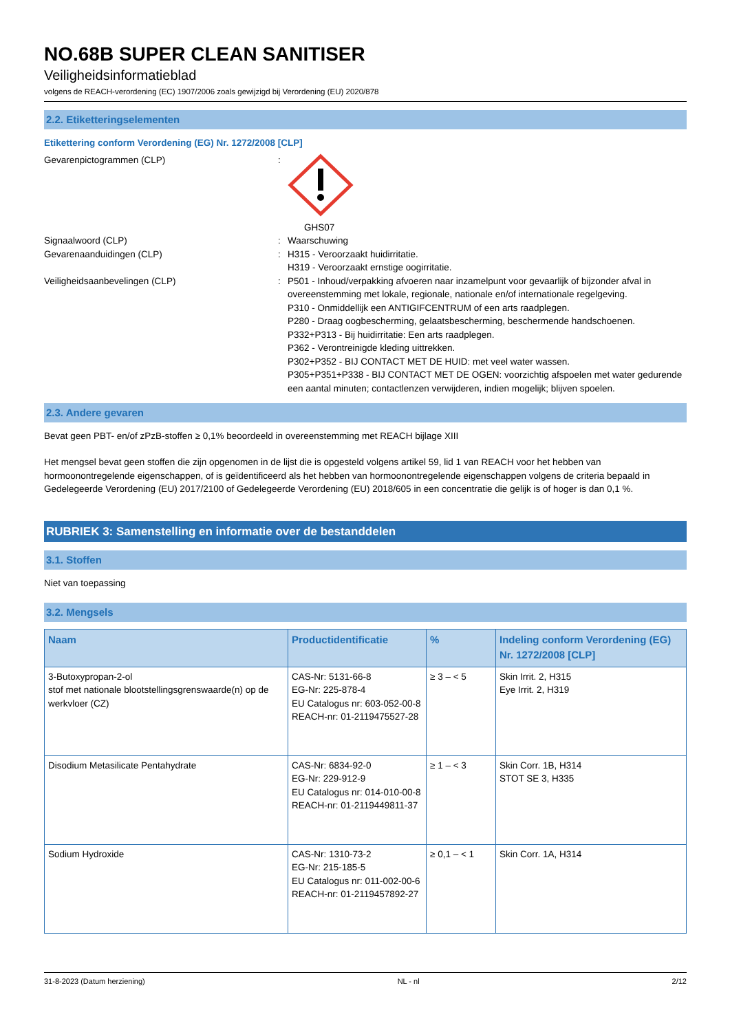NO.68B SUPER CLEAN SANITISER
Veiligheidsinformatieblad
volgens de REACH-verordening (EC) 1907/2006 zoals gewijzigd bij Verordening (EU) 2020/878
2.2. Etiketteringselementen
Etikettering conform Verordening (EG) Nr. 1272/2008 [CLP]
Gevarenpictogrammen (CLP) :
GHS07
Signaalwoord (CLP) : Waarschuwing
Gevarenaanduidingen (CLP) : H315 - Veroorzaakt huidirritatie.
H319 - Veroorzaakt ernstige oogirritatie.
Veiligheidsaanbevelingen (CLP) : P501 - Inhoud/verpakking afvoeren naar inzamelpunt voor gevaarlijk of bijzonder afval in overeenstemming met lokale, regionale, nationale en/of internationale regelgeving.
P310 - Onmiddellijk een ANTIGIFCENTRUM of een arts raadplegen.
P280 - Draag oogbescherming, gelaatsbescherming, beschermende handschoenen.
P332+P313 - Bij huidirritatie: Een arts raadplegen.
P362 - Verontreinigde kleding uittrekken.
P302+P352 - BIJ CONTACT MET DE HUID: met veel water wassen.
P305+P351+P338 - BIJ CONTACT MET DE OGEN: voorzichtig afspoelen met water gedurende een aantal minuten; contactlenzen verwijderen, indien mogelijk; blijven spoelen.
2.3. Andere gevaren
Bevat geen PBT- en/of zPzB-stoffen ≥ 0,1% beoordeeld in overeenstemming met REACH bijlage XIII
Het mengsel bevat geen stoffen die zijn opgenomen in de lijst die is opgesteld volgens artikel 59, lid 1 van REACH voor het hebben van hormoonontregelende eigenschappen, of is geïdentificeerd als het hebben van hormoonontregelende eigenschappen volgens de criteria bepaald in Gedelegeerde Verordening (EU) 2017/2100 of Gedelegeerde Verordening (EU) 2018/605 in een concentratie die gelijk is of hoger is dan 0,1 %.
RUBRIEK 3: Samenstelling en informatie over de bestanddelen
3.1. Stoffen
Niet van toepassing
3.2. Mengsels
| Naam | Productidentificatie | % | Indeling conform Verordening (EG) Nr. 1272/2008 [CLP] |
| --- | --- | --- | --- |
| 3-Butoxypropan-2-ol stof met nationale blootstellingsgrenswaarde(n) op de werkvloer (CZ) | CAS-Nr: 5131-66-8 EG-Nr: 225-878-4 EU Catalogus nr: 603-052-00-8 REACH-nr: 01-2119475527-28 | ≥ 3 – < 5 | Skin Irrit. 2, H315 Eye Irrit. 2, H319 |
| Disodium Metasilicate Pentahydrate | CAS-Nr: 6834-92-0 EG-Nr: 229-912-9 EU Catalogus nr: 014-010-00-8 REACH-nr: 01-2119449811-37 | ≥ 1 – < 3 | Skin Corr. 1B, H314 STOT SE 3, H335 |
| Sodium Hydroxide | CAS-Nr: 1310-73-2 EG-Nr: 215-185-5 EU Catalogus nr: 011-002-00-6 REACH-nr: 01-2119457892-27 | ≥ 0,1 – < 1 | Skin Corr. 1A, H314 |
31-8-2023 (Datum herziening) NL - nl 2/12